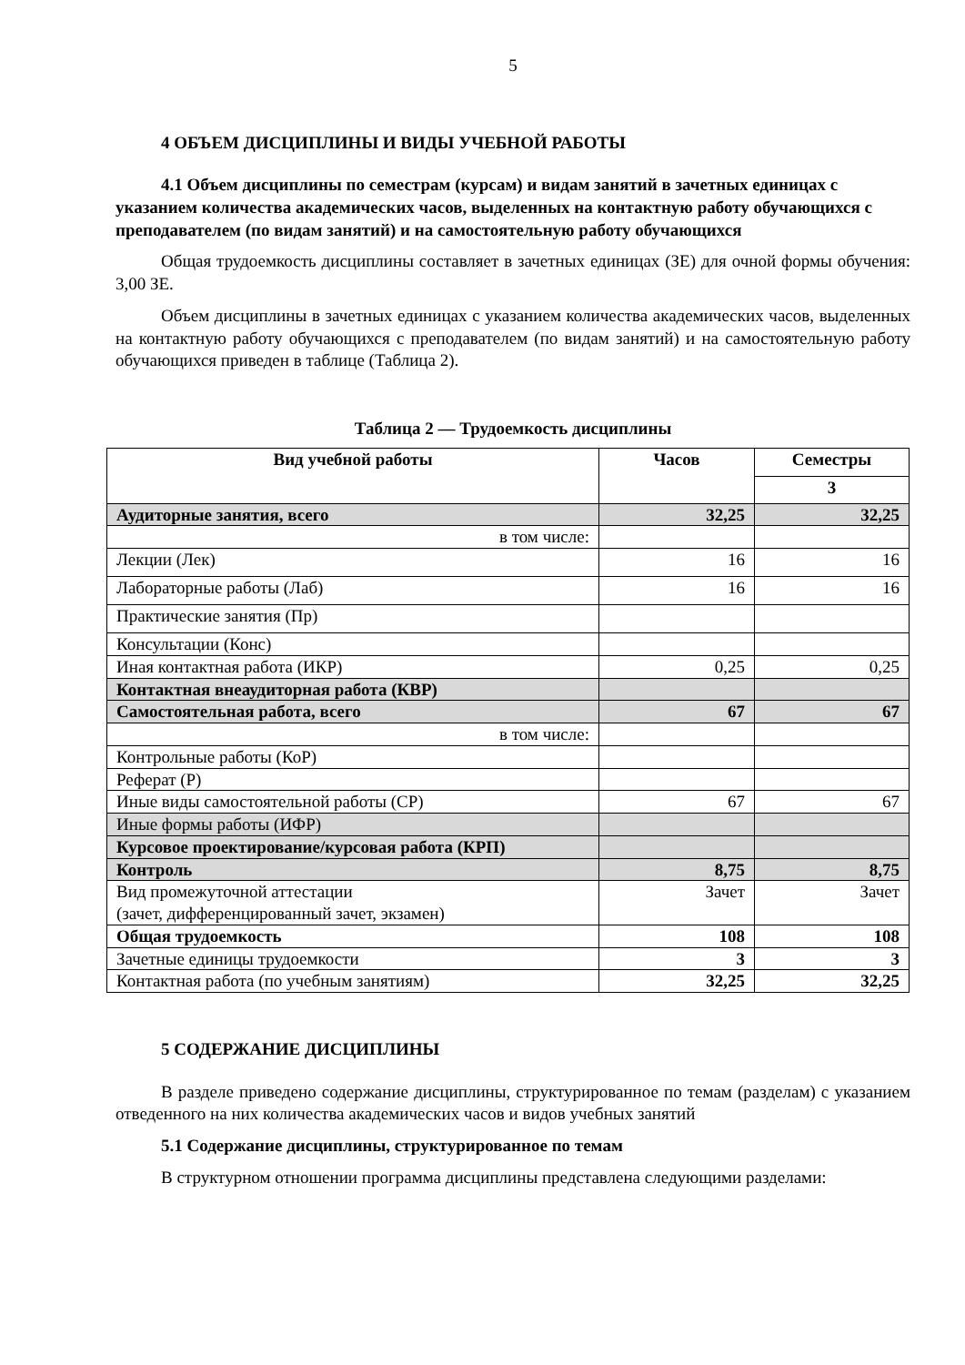5
4 ОБЪЕМ ДИСЦИПЛИНЫ И ВИДЫ УЧЕБНОЙ РАБОТЫ
4.1 Объем дисциплины по семестрам (курсам) и видам занятий в зачетных единицах с указанием количества академических часов, выделенных на контактную работу обучающихся с преподавателем (по видам занятий) и на самостоятельную работу обучающихся
Общая трудоемкость дисциплины составляет в зачетных единицах (ЗЕ) для очной формы обучения: 3,00 ЗЕ.
Объем дисциплины в зачетных единицах с указанием количества академических часов, выделенных на контактную работу обучающихся с преподавателем (по видам занятий) и на самостоятельную работу обучающихся приведен в таблице (Таблица 2).
Таблица 2 — Трудоемкость дисциплины
| Вид учебной работы | Часов | Семестры |
| --- | --- | --- |
| | | 3 |
| Аудиторные занятия, всего | 32,25 | 32,25 |
| в том числе: | | |
| Лекции (Лек) | 16 | 16 |
| Лабораторные работы (Лаб) | 16 | 16 |
| Практические занятия (Пр) | | |
| Консультации (Конс) | | |
| Иная контактная работа (ИКР) | 0,25 | 0,25 |
| Контактная внеаудиторная работа (КВР) | | |
| Самостоятельная работа, всего | 67 | 67 |
| в том числе: | | |
| Контрольные работы (КоР) | | |
| Реферат (Р) | | |
| Иные виды самостоятельной работы (СР) | 67 | 67 |
| Иные формы работы (ИФР) | | |
| Курсовое проектирование/курсовая работа (КРП) | | |
| Контроль | 8,75 | 8,75 |
| Вид промежуточной аттестации (зачет, дифференцированный зачет, экзамен) | Зачет | Зачет |
| Общая трудоемкость | 108 | 108 |
| Зачетные единицы трудоемкости | 3 | 3 |
| Контактная работа (по учебным занятиям) | 32,25 | 32,25 |
5 СОДЕРЖАНИЕ ДИСЦИПЛИНЫ
В разделе приведено содержание дисциплины, структурированное по темам (разделам) с указанием отведенного на них количества академических часов и видов учебных занятий
5.1 Содержание дисциплины, структурированное по темам
В структурном отношении программа дисциплины представлена следующими разделами: